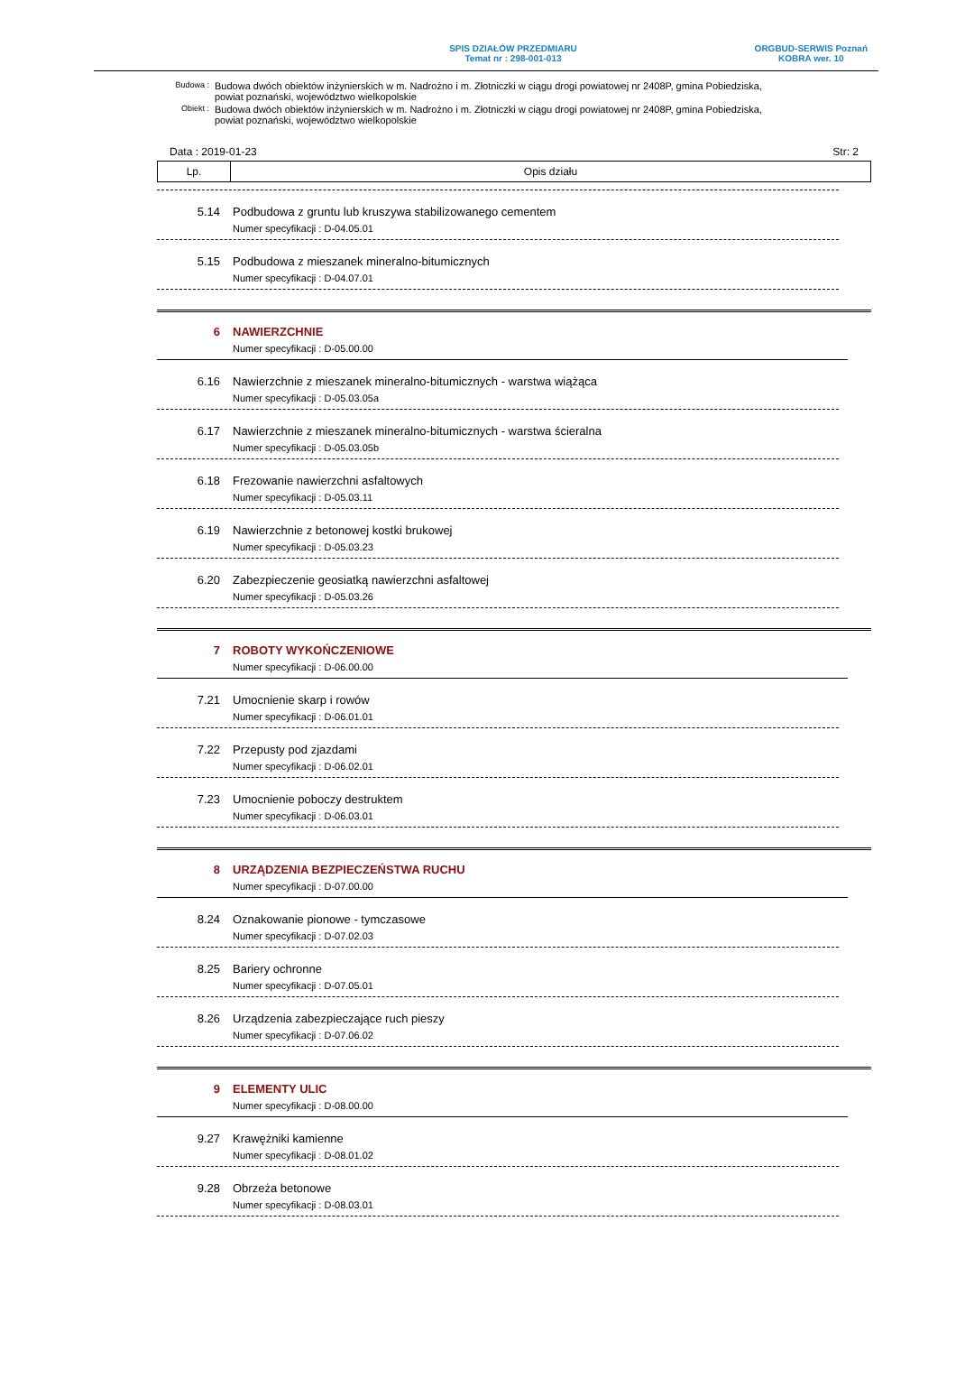SPIS DZIAŁÓW PRZEDMIARU
Temat nr : 298-001-013
ORGBUD-SERWIS Poznań
KOBRA wer. 10
| Budowa : | Budowa dwóch obiektów inżynierskich w m. Nadrożno i m. Złotniczki w ciągu drogi powiatowej nr 2408P, gmina Pobiedziska, powiat poznański, województwo wielkopolskie |
| Obiekt : | Budowa dwóch obiektów inżynierskich w m. Nadrożno i m. Złotniczki w ciągu drogi powiatowej nr 2408P, gmina Pobiedziska, powiat poznański, województwo wielkopolskie |
Data : 2019-01-23 Str: 2
| Lp. | Opis działu |
| --- | --- |
5.14 Podbudowa z gruntu lub kruszywa stabilizowanego cementem
Numer specyfikacji : D-04.05.01
5.15 Podbudowa z mieszanek mineralno-bitumicznych
Numer specyfikacji : D-04.07.01
6 NAWIERZCHNIE
Numer specyfikacji : D-05.00.00
6.16 Nawierzchnie z mieszanek mineralno-bitumicznych - warstwa wiążąca
Numer specyfikacji : D-05.03.05a
6.17 Nawierzchnie z mieszanek mineralno-bitumicznych - warstwa ścieralna
Numer specyfikacji : D-05.03.05b
6.18 Frezowanie nawierzchni asfaltowych
Numer specyfikacji : D-05.03.11
6.19 Nawierzchnie z betonowej kostki brukowej
Numer specyfikacji : D-05.03.23
6.20 Zabezpieczenie geosiatką nawierzchni asfaltowej
Numer specyfikacji : D-05.03.26
7 ROBOTY WYKOŃCZENIOWE
Numer specyfikacji : D-06.00.00
7.21 Umocnienie skarp i rowów
Numer specyfikacji : D-06.01.01
7.22 Przepusty pod zjazdami
Numer specyfikacji : D-06.02.01
7.23 Umocnienie poboczy destruktem
Numer specyfikacji : D-06.03.01
8 URZĄDZENIA BEZPIECZEŃSTWA RUCHU
Numer specyfikacji : D-07.00.00
8.24 Oznakowanie pionowe - tymczasowe
Numer specyfikacji : D-07.02.03
8.25 Bariery ochronne
Numer specyfikacji : D-07.05.01
8.26 Urządzenia zabezpieczające ruch pieszy
Numer specyfikacji : D-07.06.02
9 ELEMENTY ULIC
Numer specyfikacji : D-08.00.00
9.27 Krawężniki kamienne
Numer specyfikacji : D-08.01.02
9.28 Obrzeża betonowe
Numer specyfikacji : D-08.03.01